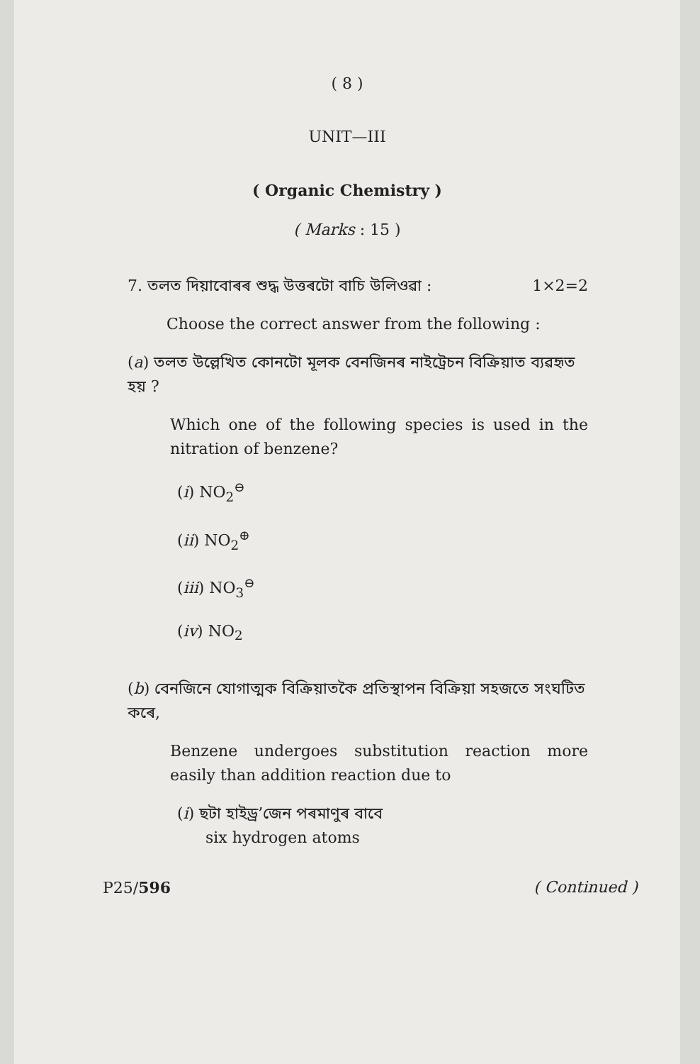( 8 )
UNIT—III
( Organic Chemistry )
( Marks : 15 )
7. তলত দিয়াবোৰৰ শুদ্ধ উত্তৰটো বাচি উলিওৱা : 1×2=2
Choose the correct answer from the following :
(a) তলত উল্লেখিত কোনটো মূলক বেনজিনৰ নাইট্ৰেচন বিক্ৰিয়াত ব্যৱহৃত হয় ?
Which one of the following species is used in the nitration of benzene?
(i) NO<sub>2</sub><sup>⊖</sup>
(ii) NO<sub>2</sub><sup>⊕</sup>
(iii) NO<sub>3</sub><sup>⊖</sup>
(iv) NO<sub>2</sub>
(b) বেনজিনে যোগাত্মক বিক্ৰিয়াতকৈ প্ৰতিস্থাপন বিক্ৰিয়া সহজতে সংঘটিত কৰে,
Benzene undergoes substitution reaction more easily than addition reaction due to
(i) ছটা হাইড্ৰ’জেন পৰমাণুৰ বাবে
six hydrogen atoms
P25/596 ( Continued )